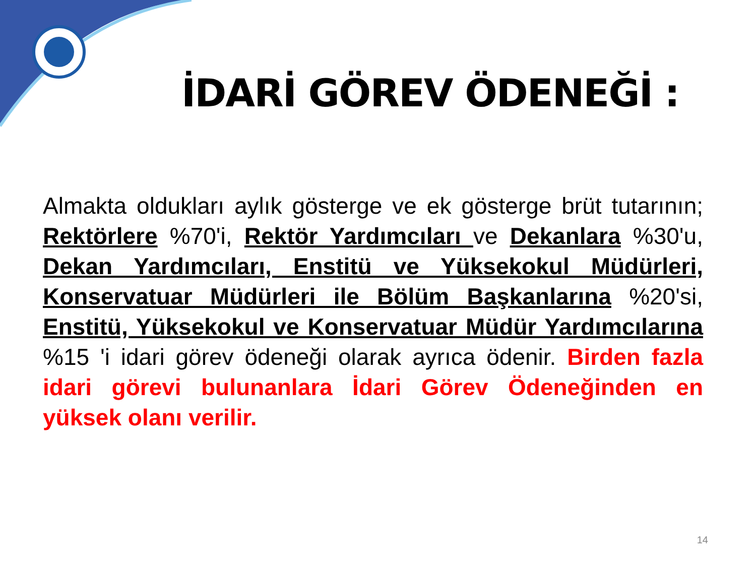İDARİ GÖREV ÖDENEĞİ :
Almakta oldukları aylık gösterge ve ek gösterge brüt tutarının; Rektörlere %70'i, Rektör Yardımcıları ve Dekanlara %30'u, Dekan Yardımcıları, Enstitü ve Yüksekokul Müdürleri, Konservatuar Müdürleri ile Bölüm Başkanlarına %20'si, Enstitü, Yüksekokul ve Konservatuar Müdür Yardımcılarına %15 'i idari görev ödeneği olarak ayrıca ödenir. Birden fazla idari görevi bulunanlara İdari Görev Ödeneğinden en yüksek olanı verilir.
14